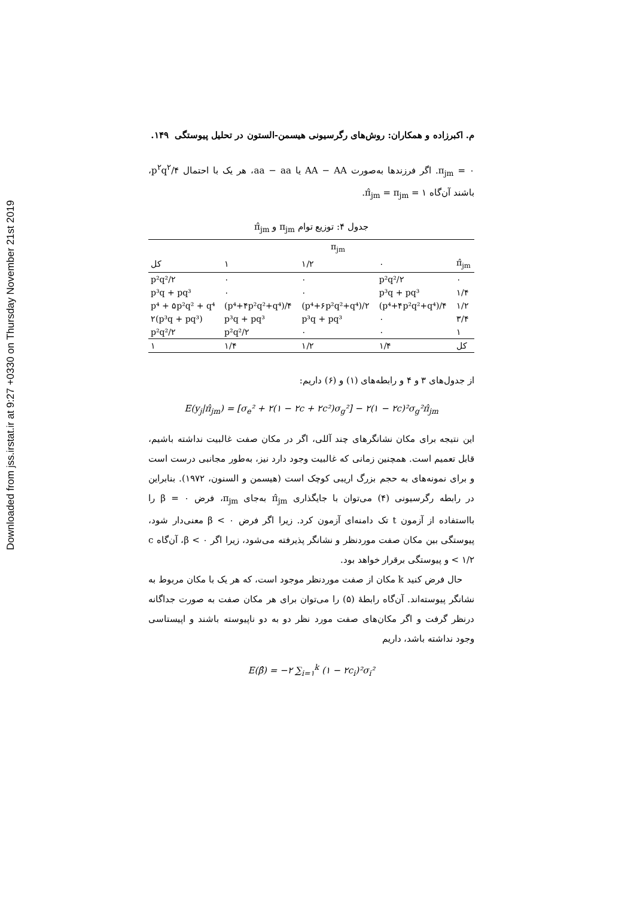Downloaded from jss.irstat.ir at 9:27 +0330 on Thursday November 21st 2019
م. اکبرزاده و همکاران: روش‌های رگرسیونی هیسمن-الستون در تحلیل پیوستگی ۱۴۹.
π<sub>jm</sub> = ۰. اگر فرزندها به‌صورت AA − AA یا aa − aa، هر یک با احتمال p<sup>۲</sup>q<sup>۲</sup>/۴، باشند آن‌گاه π̂<sub>jm</sub> = π<sub>jm</sub> = ۱.
جدول ۴: توزیع توام π<sub>jm</sub> و π̂<sub>jm</sub>
| | π<sub>jm</sub> | | | |
| --- | --- | --- | --- | --- |
| کل | ۱ | ۱/۲ | ۰ | π̂<sub>jm</sub> |
| p²q²/۲ | ۰ | ۰ | p²q²/۲ | ۰ |
| p³q + pq³ | ۰ | ۰ | p³q + pq³ | ۱/۴ |
| p⁴ + ۵p²q² + q⁴ | (p⁴+۴p²q²+q⁴)/۴ | (p⁴+۶p²q²+q⁴)/۲ | (p⁴+۴p²q²+q⁴)/۴ | ۱/۲ |
| ۲(p³q + pq³) | p³q + pq³ | p³q + pq³ | ۰ | ۳/۴ |
| p²q²/۲ | p²q²/۲ | ۰ | ۰ | ۱ |
| ۱ | ۱/۴ | ۱/۲ | ۱/۴ | کل |
از جدول‌های ۳ و ۴ و رابطه‌های (۱) و (۶) داریم:
E(y<sub>j</sub>|π̂<sub>jm</sub>) = [σ<sub>e</sub>² + ۲(۱ − ۲c + ۲c²)σ<sub>g</sub>²] − ۲(۱ − ۲c)²σ<sub>g</sub>²π̂<sub>jm</sub>
این نتیجه برای مکان نشانگرهای چند آللی، اگر در مکان صفت غالبیت نداشته باشیم، قابل تعمیم است. همچنین زمانی که غالبیت وجود دارد نیز، به‌طور مجانبی درست است و برای نمونه‌های به حجم بزرگ اریبی کوچک است (هیسمن و السنون، ۱۹۷۲). بنابراین در رابطه رگرسیونی (۴) می‌توان با جایگذاری π̂<sub>jm</sub> به‌جای π<sub>jm</sub>، فرض β = ۰ را بااستفاده از آزمون t تک دامنه‌ای آزمون کرد. زیرا اگر فرض β < ۰ معنی‌دار شود، پیوستگی بین مکان صفت موردنظر و نشانگر پذیرفته می‌شود، زیرا اگر β < ۰، آن‌گاه c < ۱/۲ و پیوستگی برقرار خواهد بود.
حال فرض کنید k مکان از صفت موردنظر موجود است، که هر یک با مکان مربوط به نشانگر پیوسته‌اند. آن‌گاه رابطهٔ (۵) را می‌توان برای هر مکان صفت به صورت جداگانه درنظر گرفت و اگر مکان‌های صفت مورد نظر دو به دو ناپیوسته باشند و اپیستاسی وجود نداشته باشد، داریم
E(β̂) = −۲ ∑<sub>i=۱</sub><sup>k</sup> (۱ − ۲c<sub>i</sub>)²σ<sub>i</sub>²